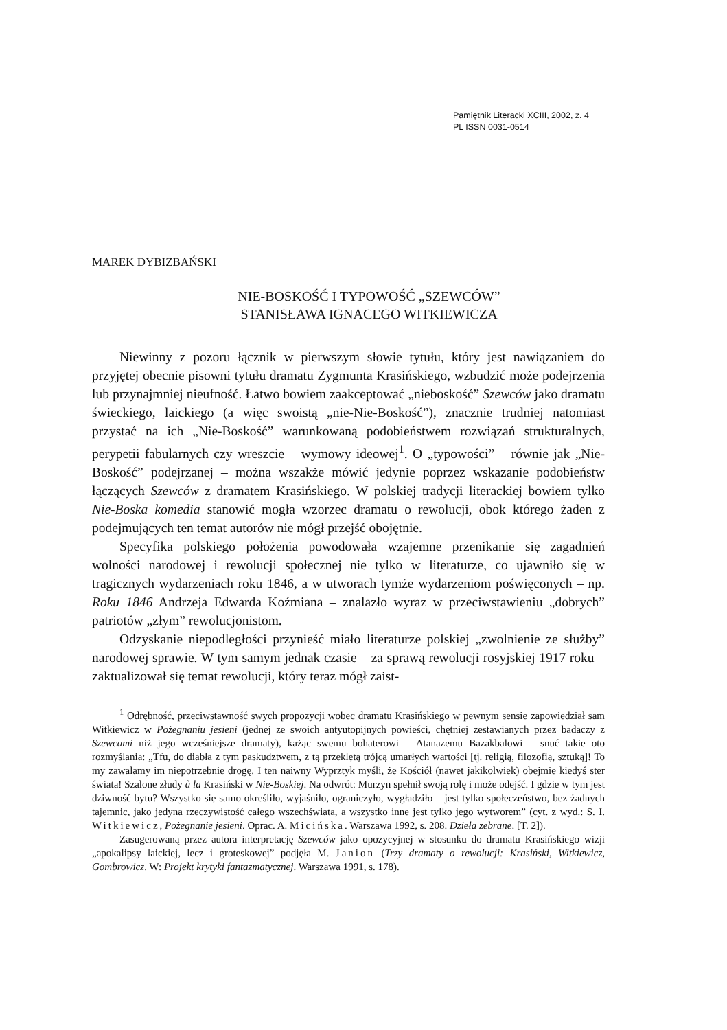Pamiętnik Literacki XCIII, 2002, z. 4
PL ISSN 0031-0514
MAREK DYBIZBAŃSKI
NIE-BOSKOŚĆ I TYPOWOŚĆ „SZEWCÓW”
STANISŁAWA IGNACEGO WITKIEWICZA
Niewinny z pozoru łącznik w pierwszym słowie tytułu, który jest nawiązaniem do przyjętej obecnie pisowni tytułu dramatu Zygmunta Krasińskiego, wzbudzić może podejrzenia lub przynajmniej nieufność. Łatwo bowiem zaakceptować „nieboskość” Szewców jako dramatu świeckiego, laickiego (a więc swoistą „nie-Nie-Boskość”), znacznie trudniej natomiast przystać na ich „Nie-Boskość” warunkowaną podobieństwem rozwiązań strukturalnych, perypetii fabularnych czy wreszcie – wymowy ideowej<sup>1</sup>. O „typowości” – równie jak „Nie-Boskość” podejrzanej – można wszakże mówić jedynie poprzez wskazanie podobieństw łączących Szewców z dramatem Krasińskiego. W polskiej tradycji literackiej bowiem tylko Nie-Boska komedia stanowić mogła wzorzec dramatu o rewolucji, obok którego żaden z podejmujących ten temat autorów nie mógł przejść obojętnie.
Specyfika polskiego położenia powodowała wzajemne przenikanie się zagadnień wolności narodowej i rewolucji społecznej nie tylko w literaturze, co ujawniło się w tragicznych wydarzeniach roku 1846, a w utworach tymże wydarzeniom poświęconych – np. Roku 1846 Andrzeja Edwarda Koźmiana – znalazło wyraz w przeciwstawieniu „dobrych” patriotów „złym” rewolucjonistom.
Odzyskanie niepodległości przynieść miało literaturze polskiej „zwolnienie ze służby” narodowej sprawie. W tym samym jednak czasie – za sprawą rewolucji rosyjskiej 1917 roku – zaktualizował się temat rewolucji, który teraz mógł zaist-
<sup>1</sup> Odrębność, przeciwstawność swych propozycji wobec dramatu Krasińskiego w pewnym sensie zapowiedział sam Witkiewicz w Pożegnaniu jesieni (jednej ze swoich antyutopijnych powieści, chętniej zestawianych przez badaczy z Szewcami niż jego wcześniejsze dramaty), każąc swemu bohaterowi – Atanazemu Bazakbalowi – snuć takie oto rozmyślania: „Tfu, do diabła z tym paskudztwem, z tą przeklętą trójcą umarłych wartości [tj. religią, filozofią, sztuką]! To my zawalamy im niepotrzebnie drogę. I ten naiwny Wyprztyk myśli, że Kościół (nawet jakikolwiek) obejmie kiedyś ster świata! Szalone złudy à la Krasiński w Nie-Boskiej. Na odwrót: Murzyn spełnił swoją rolę i może odejść. I gdzie w tym jest dziwność bytu? Wszystko się samo określiło, wyjaśniło, ograniczyło, wygładziło – jest tylko społeczeństwo, bez żadnych tajemnic, jako jedyna rzeczywistość całego wszechświata, a wszystko inne jest tylko jego wytworem” (cyt. z wyd.: S. I. Witkiewicz, Pożegnanie jesieni. Oprac. A. Micińska. Warszawa 1992, s. 208. Dzieła zebrane. [T. 2]).
Zasugerowaną przez autora interpretację Szewców jako opozycyjnej w stosunku do dramatu Krasińskiego wizji „apokalipsy laickiej, lecz i groteskowej” podjęła M. Janion (Trzy dramaty o rewolucji: Krasiński, Witkiewicz, Gombrowicz. W: Projekt krytyki fantazmatycznej. Warszawa 1991, s. 178).